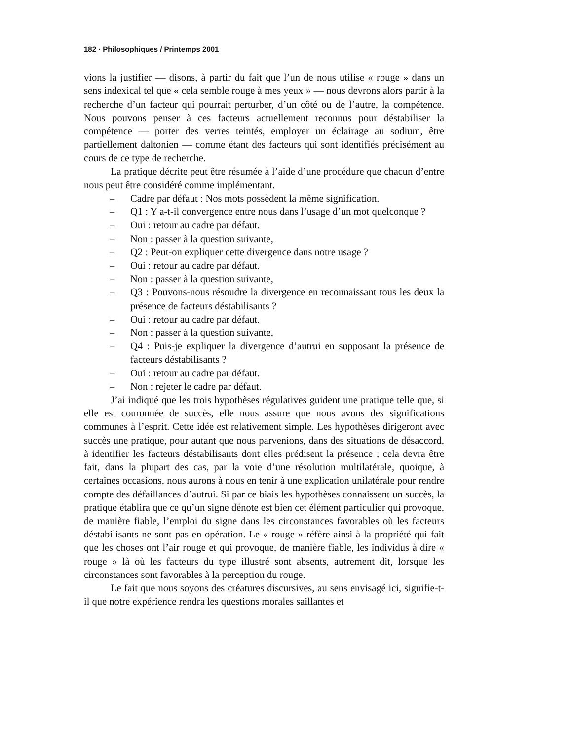182 · Philosophiques / Printemps 2001
vions la justifier — disons, à partir du fait que l’un de nous utilise « rouge » dans un sens indexical tel que « cela semble rouge à mes yeux » — nous devrons alors partir à la recherche d’un facteur qui pourrait perturber, d’un côté ou de l’autre, la compétence. Nous pouvons penser à ces facteurs actuellement reconnus pour déstabiliser la compétence — porter des verres teintés, employer un éclairage au sodium, être partiellement daltonien — comme étant des facteurs qui sont identifiés précisément au cours de ce type de recherche.
La pratique décrite peut être résumée à l’aide d’une procédure que chacun d’entre nous peut être considéré comme implémentant.
– Cadre par défaut : Nos mots possèdent la même signification.
– Q1 : Y a-t-il convergence entre nous dans l’usage d’un mot quelconque ?
– Oui : retour au cadre par défaut.
– Non : passer à la question suivante,
– Q2 : Peut-on expliquer cette divergence dans notre usage ?
– Oui : retour au cadre par défaut.
– Non : passer à la question suivante,
– Q3 : Pouvons-nous résoudre la divergence en reconnaissant tous les deux la présence de facteurs déstabilisants ?
– Oui : retour au cadre par défaut.
– Non : passer à la question suivante,
– Q4 : Puis-je expliquer la divergence d’autrui en supposant la présence de facteurs déstabilisants ?
– Oui : retour au cadre par défaut.
– Non : rejeter le cadre par défaut.
J’ai indiqué que les trois hypothèses régulatives guident une pratique telle que, si elle est couronnée de succès, elle nous assure que nous avons des significations communes à l’esprit. Cette idée est relativement simple. Les hypothèses dirigeront avec succès une pratique, pour autant que nous parvenions, dans des situations de désaccord, à identifier les facteurs déstabilisants dont elles prédisent la présence ; cela devra être fait, dans la plupart des cas, par la voie d’une résolution multilatérale, quoique, à certaines occasions, nous aurons à nous en tenir à une explication unilatérale pour rendre compte des défaillances d’autrui. Si par ce biais les hypothèses connaissent un succès, la pratique établira que ce qu’un signe dénote est bien cet élément particulier qui provoque, de manière fiable, l’emploi du signe dans les circonstances favorables où les facteurs déstabilisants ne sont pas en opération. Le « rouge » réfère ainsi à la propriété qui fait que les choses ont l’air rouge et qui provoque, de manière fiable, les individus à dire « rouge » là où les facteurs du type illustré sont absents, autrement dit, lorsque les circonstances sont favorables à la perception du rouge.
Le fait que nous soyons des créatures discursives, au sens envisagé ici, signifie-t-il que notre expérience rendra les questions morales saillantes et